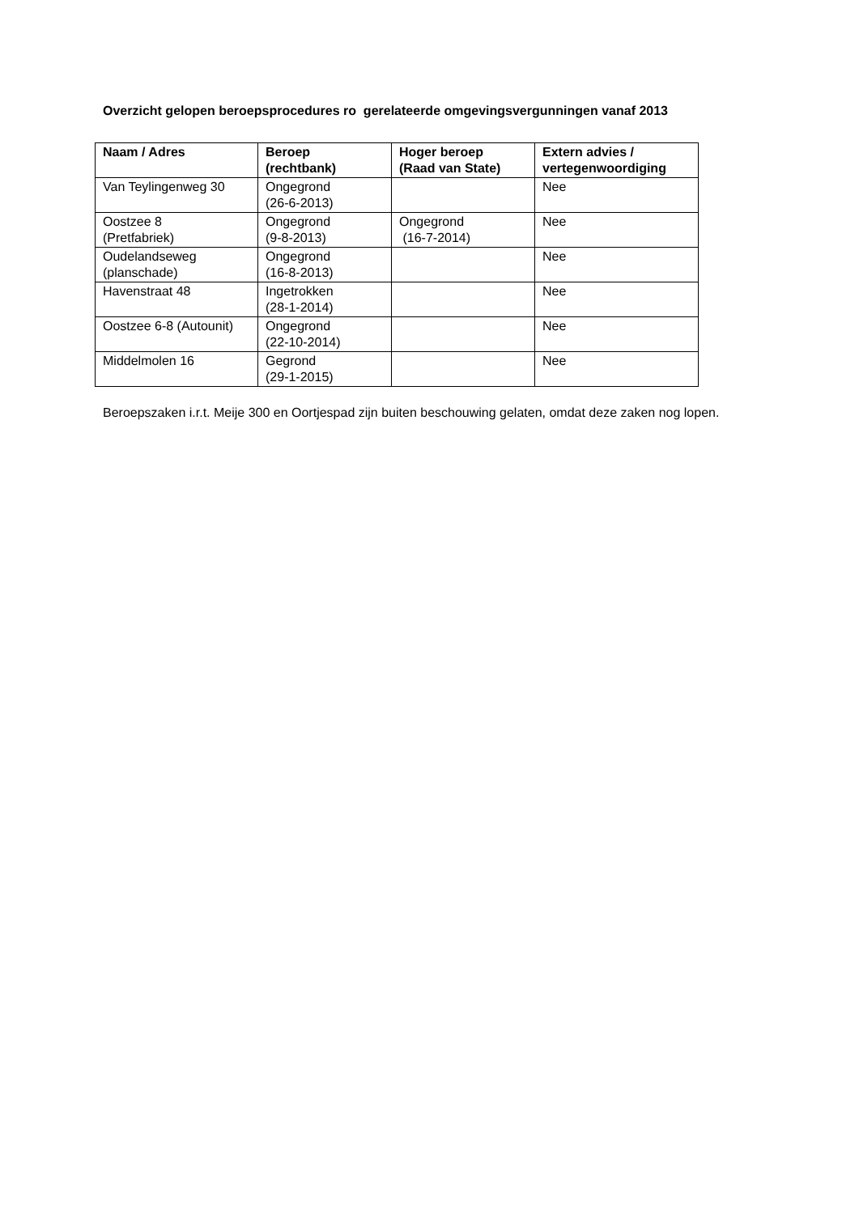Overzicht gelopen beroepsprocedures ro gerelateerde omgevingsvergunningen vanaf 2013
| Naam / Adres | Beroep (rechtbank) | Hoger beroep (Raad van State) | Extern advies / vertegenwoordiging |
| --- | --- | --- | --- |
| Van Teylingenweg 30 | Ongegrond (26-6-2013) | | Nee |
| Oostzee 8 (Pretfabriek) | Ongegrond (9-8-2013) | Ongegrond (16-7-2014) | Nee |
| Oudelandseweg (planschade) | Ongegrond (16-8-2013) | | Nee |
| Havenstraat 48 | Ingetrokken (28-1-2014) | | Nee |
| Oostzee 6-8 (Autounit) | Ongegrond (22-10-2014) | | Nee |
| Middelmolen 16 | Gegrond (29-1-2015) | | Nee |
Beroepszaken i.r.t. Meije 300 en Oortjespad zijn buiten beschouwing gelaten, omdat deze zaken nog lopen.